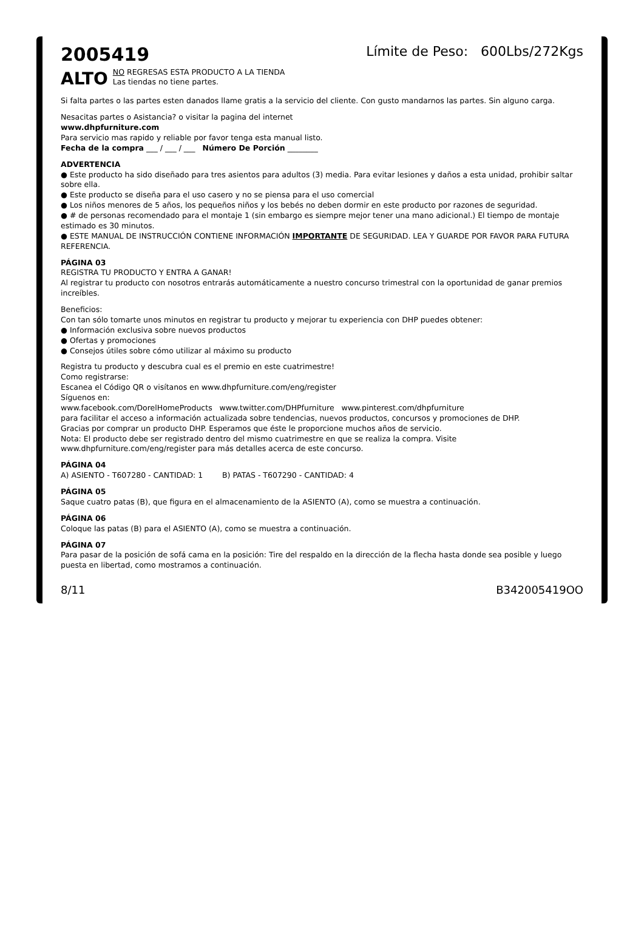2005419
Límite de Peso: 600Lbs/272Kgs
ALTO NO REGRESAS ESTA PRODUCTO A LA TIENDA
Las tiendas no tiene partes.
Si falta partes o las partes esten danados llame gratis a la servicio del cliente. Con gusto mandarnos las partes. Sin alguno carga.
Nesacitas partes o Asistancia? o visitar la pagina del internet
www.dhpfurniture.com
Para servicio mas rapido y reliable por favor tenga esta manual listo.
Fecha de la compra ___ / ___ / ___ Número De Porción ________
ADVERTENCIA
● Este producto ha sido diseñado para tres asientos para adultos (3) media. Para evitar lesiones y daños a esta unidad, prohibir saltar sobre ella.
● Este producto se diseña para el uso casero y no se piensa para el uso comercial
● Los niños menores de 5 años, los pequeños niños y los bebés no deben dormir en este producto por razones de seguridad.
● # de personas recomendado para el montaje 1 (sin embargo es siempre mejor tener una mano adicional.) El tiempo de montaje estimado es 30 minutos.
● ESTE MANUAL DE INSTRUCCIÓN CONTIENE INFORMACIÓN IMPORTANTE DE SEGURIDAD. LEA Y GUARDE POR FAVOR PARA FUTURA REFERENCIA.
PÁGINA 03
REGISTRA TU PRODUCTO Y ENTRA A GANAR!
Al registrar tu producto con nosotros entrarás automáticamente a nuestro concurso trimestral con la oportunidad de ganar premios increíbles.
Beneficios:
Con tan sólo tomarte unos minutos en registrar tu producto y mejorar tu experiencia con DHP puedes obtener:
● Información exclusiva sobre nuevos productos
● Ofertas y promociones
● Consejos útiles sobre cómo utilizar al máximo su producto
Registra tu producto y descubra cual es el premio en este cuatrimestre!
Como registrarse:
Escanea el Código QR o visítanos en www.dhpfurniture.com/eng/register
Síguenos en:
www.facebook.com/DorelHomeProducts www.twitter.com/DHPfurniture www.pinterest.com/dhpfurniture
para facilitar el acceso a información actualizada sobre tendencias, nuevos productos, concursos y promociones de DHP.
Gracias por comprar un producto DHP. Esperamos que éste le proporcione muchos años de servicio.
Nota: El producto debe ser registrado dentro del mismo cuatrimestre en que se realiza la compra. Visite www.dhpfurniture.com/eng/register para más detalles acerca de este concurso.
PÁGINA 04
A) ASIENTO - T607280 - CANTIDAD: 1 B) PATAS - T607290 - CANTIDAD: 4
PÁGINA 05
Saque cuatro patas (B), que figura en el almacenamiento de la ASIENTO (A), como se muestra a continuación.
PÁGINA 06
Coloque las patas (B) para el ASIENTO (A), como se muestra a continuación.
PÁGINA 07
Para pasar de la posición de sofá cama en la posición: Tire del respaldo en la dirección de la flecha hasta donde sea posible y luego puesta en libertad, como mostramos a continuación.
8/11 B342005419OO